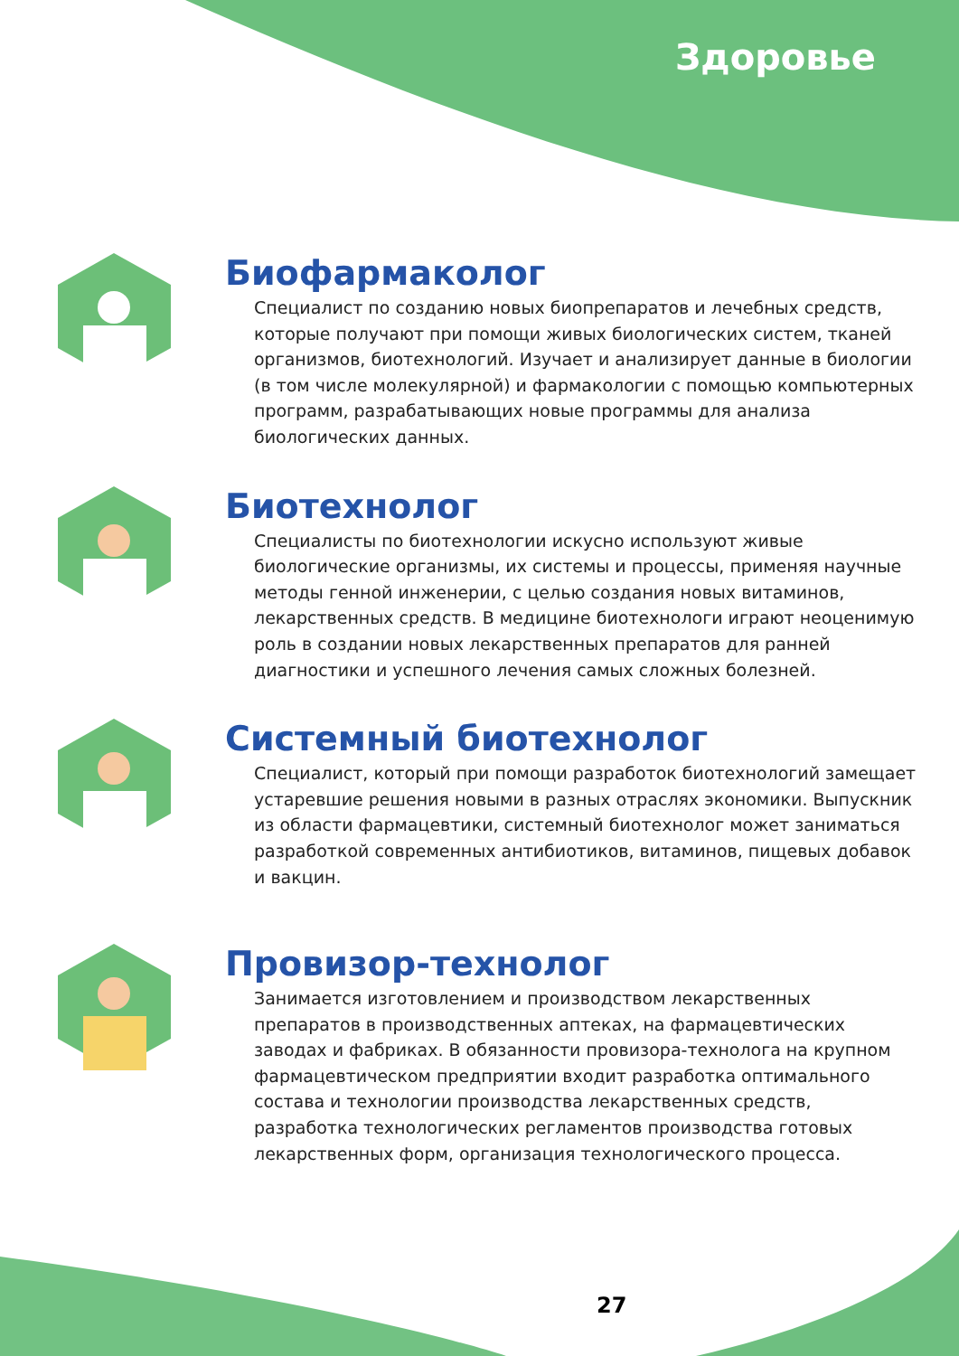Здоровье
Биофармаколог
Специалист по созданию новых биопрепаратов и лечебных средств, которые получают при помощи живых биологических систем, тканей организмов, биотехнологий. Изучает и анализирует данные в биологии (в том числе молекулярной) и фармакологии с помощью компьютерных программ, разрабатывающих новые программы для анализа биологических данных.
Биотехнолог
Специалисты по биотехнологии искусно используют живые биологические организмы, их системы и процессы, применяя научные методы генной инженерии, с целью создания новых витаминов, лекарственных средств. В медицине биотехнологи играют неоценимую роль в создании новых лекарственных препаратов для ранней диагностики и успешного лечения самых сложных болезней.
Системный биотехнолог
Специалист, который при помощи разработок биотехнологий замещает устаревшие решения новыми в разных отраслях экономики. Выпускник из области фармацевтики, системный биотехнолог может заниматься разработкой современных антибиотиков, витаминов, пищевых добавок и вакцин.
Провизор-технолог
Занимается изготовлением и производством лекарственных препаратов в производственных аптеках, на фармацевтических заводах и фабриках. В обязанности провизора-технолога на крупном фармацевтическом предприятии входит разработка оптимального состава и технологии производства лекарственных средств, разработка технологических регламентов производства готовых лекарственных форм, организация технологического процесса.
27